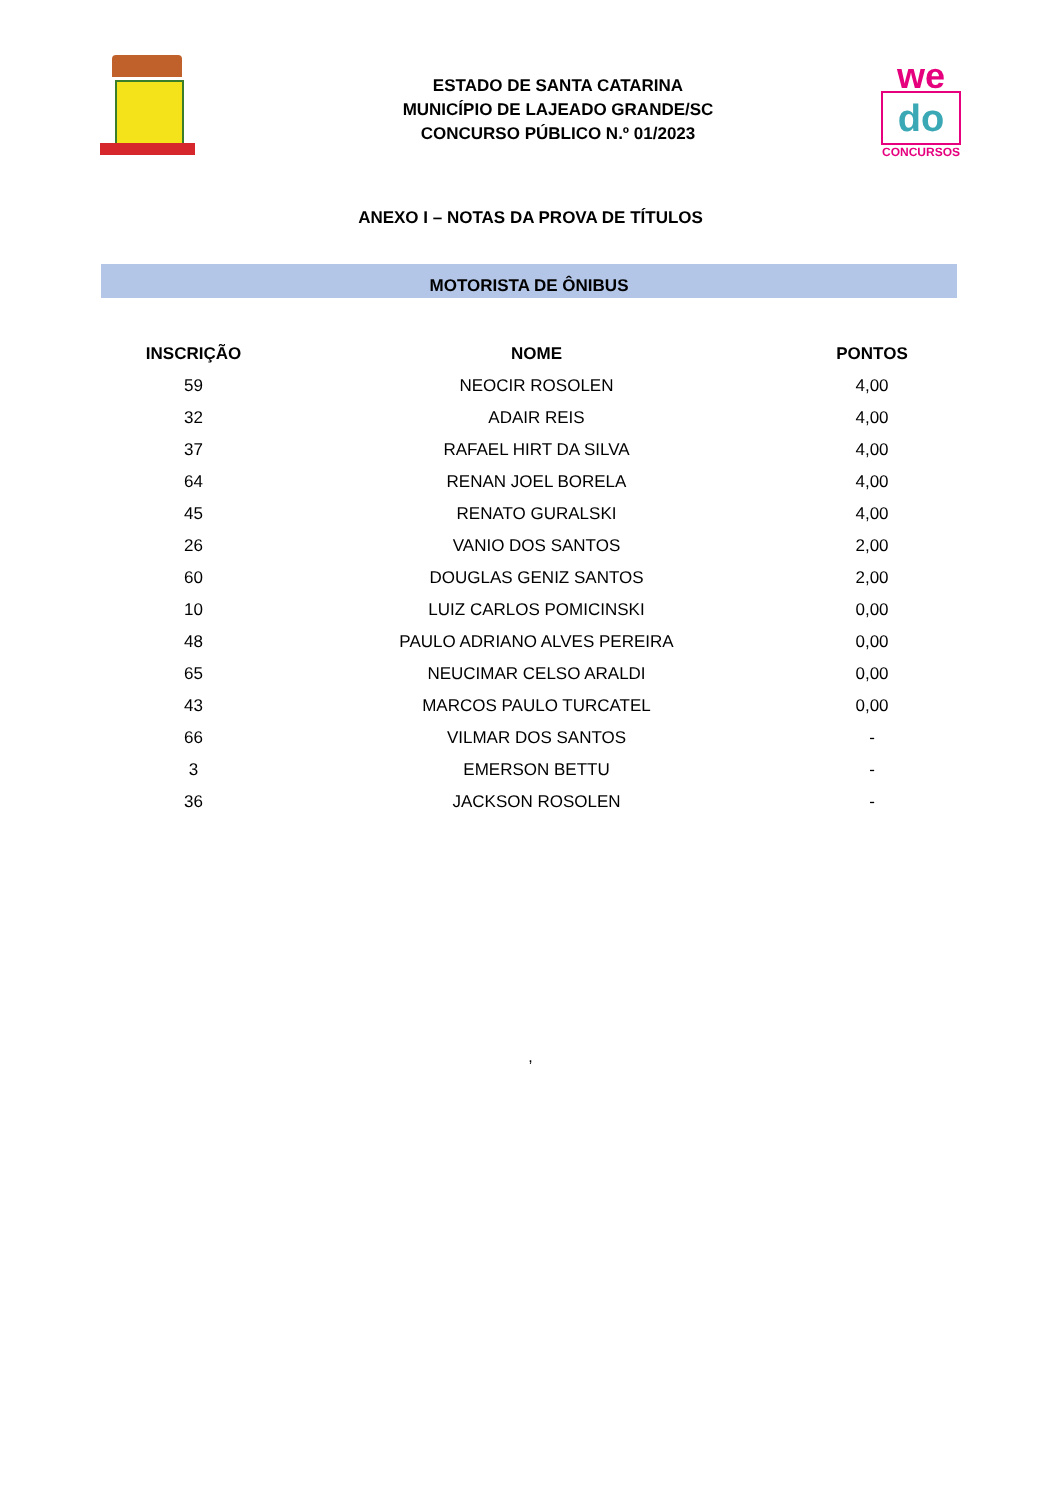ESTADO DE SANTA CATARINA
MUNICÍPIO DE LAJEADO GRANDE/SC
CONCURSO PÚBLICO N.º 01/2023
we
do
CONCURSOS
ANEXO I – NOTAS DA PROVA DE TÍTULOS
MOTORISTA DE ÔNIBUS
| INSCRIÇÃO | NOME | PONTOS |
| --- | --- | --- |
| 59 | NEOCIR ROSOLEN | 4,00 |
| 32 | ADAIR REIS | 4,00 |
| 37 | RAFAEL HIRT DA SILVA | 4,00 |
| 64 | RENAN JOEL BORELA | 4,00 |
| 45 | RENATO GURALSKI | 4,00 |
| 26 | VANIO DOS SANTOS | 2,00 |
| 60 | DOUGLAS GENIZ SANTOS | 2,00 |
| 10 | LUIZ CARLOS POMICINSKI | 0,00 |
| 48 | PAULO ADRIANO ALVES PEREIRA | 0,00 |
| 65 | NEUCIMAR CELSO ARALDI | 0,00 |
| 43 | MARCOS PAULO TURCATEL | 0,00 |
| 66 | VILMAR DOS SANTOS | - |
| 3 | EMERSON BETTU | - |
| 36 | JACKSON ROSOLEN | - |
,